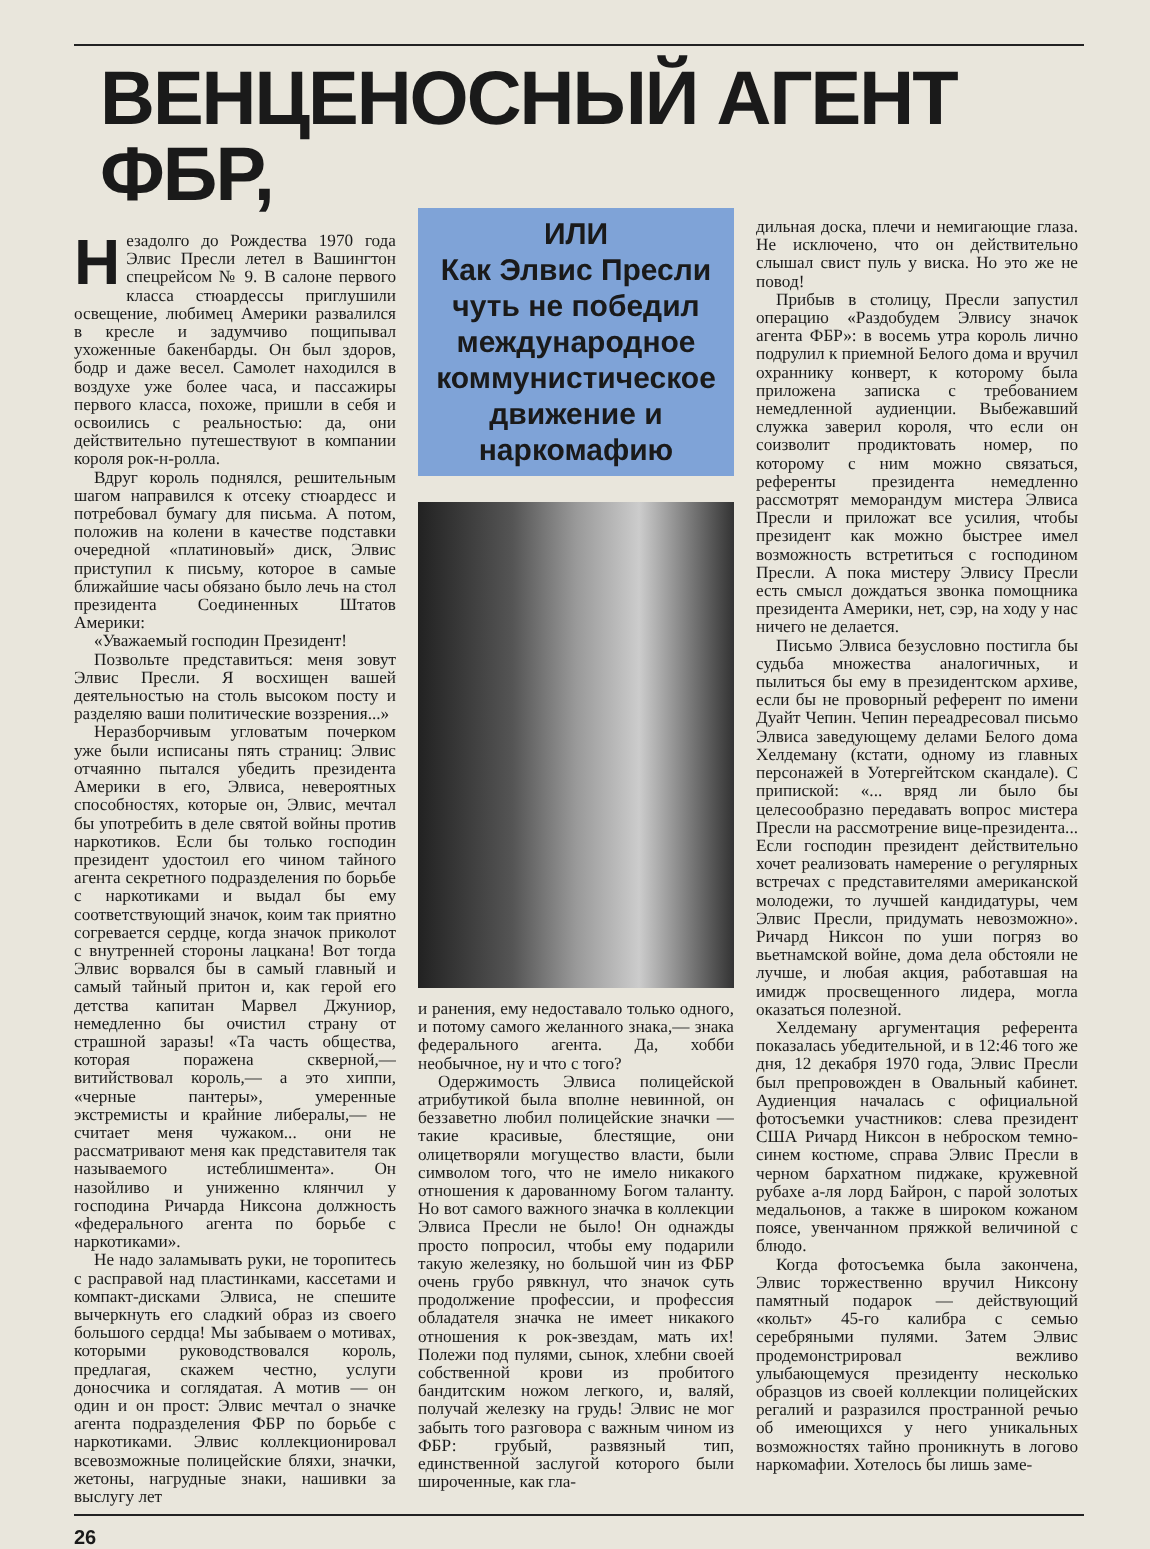ВЕНЦЕНОСНЫЙ АГЕНТ ФБР,
Незадолго до Рождества 1970 года Элвис Пресли летел в Вашингтон спецрейсом № 9. В салоне первого класса стюардессы приглушили освещение, любимец Америки развалился в кресле и задумчиво пощипывал ухоженные бакенбарды. Он был здоров, бодр и даже весел. Самолет находился в воздухе уже более часа, и пассажиры первого класса, похоже, пришли в себя и освоились с реальностью: да, они действительно путешествуют в компании короля рок-н-ролла.
Вдруг король поднялся, решительным шагом направился к отсеку стюардесс и потребовал бумагу для письма. А потом, положив на колени в качестве подставки очередной «платиновый» диск, Элвис приступил к письму, которое в самые ближайшие часы обязано было лечь на стол президента Соединенных Штатов Америки:
«Уважаемый господин Президент!
Позвольте представиться: меня зовут Элвис Пресли. Я восхищен вашей деятельностью на столь высоком посту и разделяю ваши политические воззрения...»
Неразборчивым угловатым почерком уже были исписаны пять страниц: Элвис отчаянно пытался убедить президента Америки в его, Элвиса, невероятных способностях, которые он, Элвис, мечтал бы употребить в деле святой войны против наркотиков. Если бы только господин президент удостоил его чином тайного агента секретного подразделения по борьбе с наркотиками и выдал бы ему соответствующий значок, коим так приятно согревается сердце, когда значок приколот с внутренней стороны лацкана! Вот тогда Элвис ворвался бы в самый главный и самый тайный притон и, как герой его детства капитан Марвел Джуниор, немедленно бы очистил страну от страшной заразы! «Та часть общества, которая поражена скверной,— витийствовал король,— а это хиппи, «черные пантеры», умеренные экстремисты и крайние либералы,— не считает меня чужаком... они не рассматривают меня как представителя так называемого истеблишмента». Он назойливо и униженно клянчил у господина Ричарда Никсона должность «федерального агента по борьбе с наркотиками».
Не надо заламывать руки, не торопитесь с расправой над пластинками, кассетами и компакт-дисками Элвиса, не спешите вычеркнуть его сладкий образ из своего большого сердца! Мы забываем о мотивах, которыми руководствовался король, предлагая, скажем честно, услуги доносчика и соглядатая. А мотив — он один и он прост: Элвис мечтал о значке агента подразделения ФБР по борьбе с наркотиками. Элвис коллекционировал всевозможные полицейские бляхи, значки, жетоны, нагрудные знаки, нашивки за выслугу лет
ИЛИ
Как Элвис Пресли чуть не победил международное коммунистическое движение и наркомафию
и ранения, ему недоставало только одного, и потому самого желанного знака,— знака федерального агента. Да, хобби необычное, ну и что с того?
Одержимость Элвиса полицейской атрибутикой была вполне невинной, он беззаветно любил полицейские значки — такие красивые, блестящие, они олицетворяли могущество власти, были символом того, что не имело никакого отношения к дарованному Богом таланту. Но вот самого важного значка в коллекции Элвиса Пресли не было! Он однажды просто попросил, чтобы ему подарили такую железяку, но большой чин из ФБР очень грубо рявкнул, что значок суть продолжение профессии, и профессия обладателя значка не имеет никакого отношения к рок-звездам, мать их! Полежи под пулями, сынок, хлебни своей собственной крови из пробитого бандитским ножом легкого, и, валяй, получай железку на грудь! Элвис не мог забыть того разговора с важным чином из ФБР: грубый, развязный тип, единственной заслугой которого были широченные, как гла-
дильная доска, плечи и немигающие глаза. Не исключено, что он действительно слышал свист пуль у виска. Но это же не повод!
Прибыв в столицу, Пресли запустил операцию «Раздобудем Элвису значок агента ФБР»: в восемь утра король лично подрулил к приемной Белого дома и вручил охраннику конверт, к которому была приложена записка с требованием немедленной аудиенции. Выбежавший служка заверил короля, что если он соизволит продиктовать номер, по которому с ним можно связаться, референты президента немедленно рассмотрят меморандум мистера Элвиса Пресли и приложат все усилия, чтобы президент как можно быстрее имел возможность встретиться с господином Пресли. А пока мистеру Элвису Пресли есть смысл дождаться звонка помощника президента Америки, нет, сэр, на ходу у нас ничего не делается.
Письмо Элвиса безусловно постигла бы судьба множества аналогичных, и пылиться бы ему в президентском архиве, если бы не проворный референт по имени Дуайт Чепин. Чепин переадресовал письмо Элвиса заведующему делами Белого дома Хелдеману (кстати, одному из главных персонажей в Уотергейтском скандале). С припиской: «... вряд ли было бы целесообразно передавать вопрос мистера Пресли на рассмотрение вице-президента... Если господин президент действительно хочет реализовать намерение о регулярных встречах с представителями американской молодежи, то лучшей кандидатуры, чем Элвис Пресли, придумать невозможно». Ричард Никсон по уши погряз во вьетнамской войне, дома дела обстояли не лучше, и любая акция, работавшая на имидж просвещенного лидера, могла оказаться полезной.
Хелдеману аргументация референта показалась убедительной, и в 12:46 того же дня, 12 декабря 1970 года, Элвис Пресли был препровожден в Овальный кабинет. Аудиенция началась с официальной фотосъемки участников: слева президент США Ричард Никсон в неброском темно-синем костюме, справа Элвис Пресли в черном бархатном пиджаке, кружевной рубахе а-ля лорд Байрон, с парой золотых медальонов, а также в широком кожаном поясе, увенчанном пряжкой величиной с блюдо.
Когда фотосъемка была закончена, Элвис торжественно вручил Никсону памятный подарок — действующий «кольт» 45-го калибра с семью серебряными пулями. Затем Элвис продемонстрировал вежливо улыбающемуся президенту несколько образцов из своей коллекции полицейских регалий и разразился пространной речью об имеющихся у него уникальных возможностях тайно проникнуть в логово наркомафии. Хотелось бы лишь заме-
26